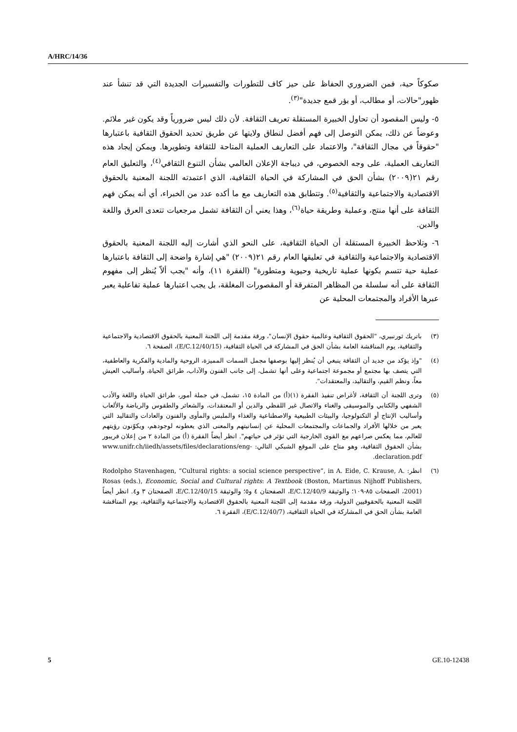A/HRC/14/36
صكوكاً حية، فمن الضروري الحفاظ على حيز كاف للتطورات والتفسيرات الجديدة التي قد تنشأ عند ظهور"حالات، أو مطالب، أو بؤر قمع جديدة"<sup>(٣)</sup>.
٥- وليس المقصود أن تحاول الخبيرة المستقلة تعريف الثقافة. لأن ذلك ليس ضرورياً وقد يكون غير ملائم. وعوضاً عن ذلك، يمكن التوصل إلى فهم أفضل لنطاق ولايتها عن طريق تحديد الحقوق الثقافية باعتبارها "حقوقاً في مجال الثقافة"، والاعتماد على التعاريف العملية المتاحة للثقافة وتطويرها. ويمكن إيجاد هذه التعاريف العملية، على وجه الخصوص، في ديباجة الإعلان العالمي بشأن التنوع الثقافي<sup>(٤)</sup>، والتعليق العام رقم ٢١(٢٠٠٩) بشأن الحق في المشاركة في الحياة الثقافية، الذي اعتمدته اللجنة المعنية بالحقوق الاقتصادية والاجتماعية والثقافية<sup>(٥)</sup>. وتتطابق هذه التعاريف مع ما أكده عدد من الخبراء، أي أنه يمكن فهم الثقافة على أنها منتج، وعملية وطريقة حياة<sup>(٦)</sup>، وهذا يعني أن الثقافة تشمل مرجعيات تتعدى العرق واللغة والدين.
٦- وتلاحظ الخبيرة المستقلة أن الحياة الثقافية، على النحو الذي أشارت إليه اللجنة المعنية بالحقوق الاقتصادية والاجتماعية والثقافية في تعليقها العام رقم ٢١(٢٠٠٩) "هي إشارة واضحة إلى الثقافة باعتبارها عملية حية تتسم بكونها عملية تاريخية وحيوية ومتطورة" (الفقرة ١١)، وأنه "يجب ألاّ يُنظر إلى مفهوم الثقافة على أنه سلسلة من المظاهر المتفرقة أو المقصورات المغلقة، بل يجب اعتبارها عملية تفاعلية يعبر عبرها الأفراد والمجتمعات المحلية عن
(٣) باتريك ثورنبيري، "الحقوق الثقافية وعالمية حقوق الإنسان"، ورقة مقدمة إلى اللجنة المعنية بالحقوق الاقتصادية والاجتماعية والثقافية، يوم المناقشة العامة بشأن الحق في المشاركة في الحياة الثقافية، (E/C.12/40/15)، الصفحة ٦.
(٤) "وإذ يؤكد من جديد أن الثقافة ينبغي أن يُنظر إليها بوصفها مجمل السمات المميزة، الروحية والمادية والفكرية والعاطفية، التي يتصف بها مجتمع أو مجموعة اجتماعية وعلى أنها تشمل، إلى جانب الفنون والآداب، طرائق الحياة، وأساليب العيش معاً، ونظم القيم، والتقاليد، والمعتقدات".
(٥) وترى اللجنة أن الثقافة، لأغراض تنفيذ الفقرة (١)(أ) من المادة ١٥، تشمل، في جملة أمور، طرائق الحياة واللغة والأدب الشفهي والكتابي والموسيقى والغناء والاتصال غير اللفظي والدين أو المعتقدات، والشعائر والطقوس والرياضة والألعاب وأساليب الإنتاج أو التكنولوجيا، والبيئات الطبيعية والاصطناعية والغذاء والملبس والمأوى والفنون والعادات والتقاليد التي يعبر من خلالها الأفراد والجماعات والمجتمعات المحلية عن إنسانيتهم والمعنى الذي يعطونه لوجودهم، ويكوّنون رؤيتهم للعالم، مما يعكس صراعهم مع القوى الخارجية التي تؤثر في حياتهم". انظر أيضاً الفقرة (أ) من المادة ٢ من إعلان فريبور بشأن الحقوق الثقافية، وهو متاح على الموقع الشبكي التالي: www.unifr.ch/iiedh/assets/files/declarations/eng-declaration.pdf.
(٦) انظر: Rodolpho Stavenhagen, “Cultural rights: a social science perspective”, in A. Eide, C. Krause, A. Rosas (eds.), Economic, Social and Cultural rights: A Textbook (Boston, Martinus Nijhoff Publishers, 2001)، الصفحات ٨٥-١٠٩؛ والوثيقة E/C.12/40/9، الصفحتان ٤ و٥؛ والوثيقة E/C.12/40/15، الصفحتان ٣ و٤. انظر أيضاً اللجنة المعنية بالحقوقيين الدولية، ورقة مقدمة إلى اللجنة المعنية بالحقوق الاقتصادية والاجتماعية والثقافية، يوم المناقشة العامة بشأن الحق في المشاركة في الحياة الثقافية، (E/C.12/40/7)، الفقرة ٦.
5 GE.10-12438